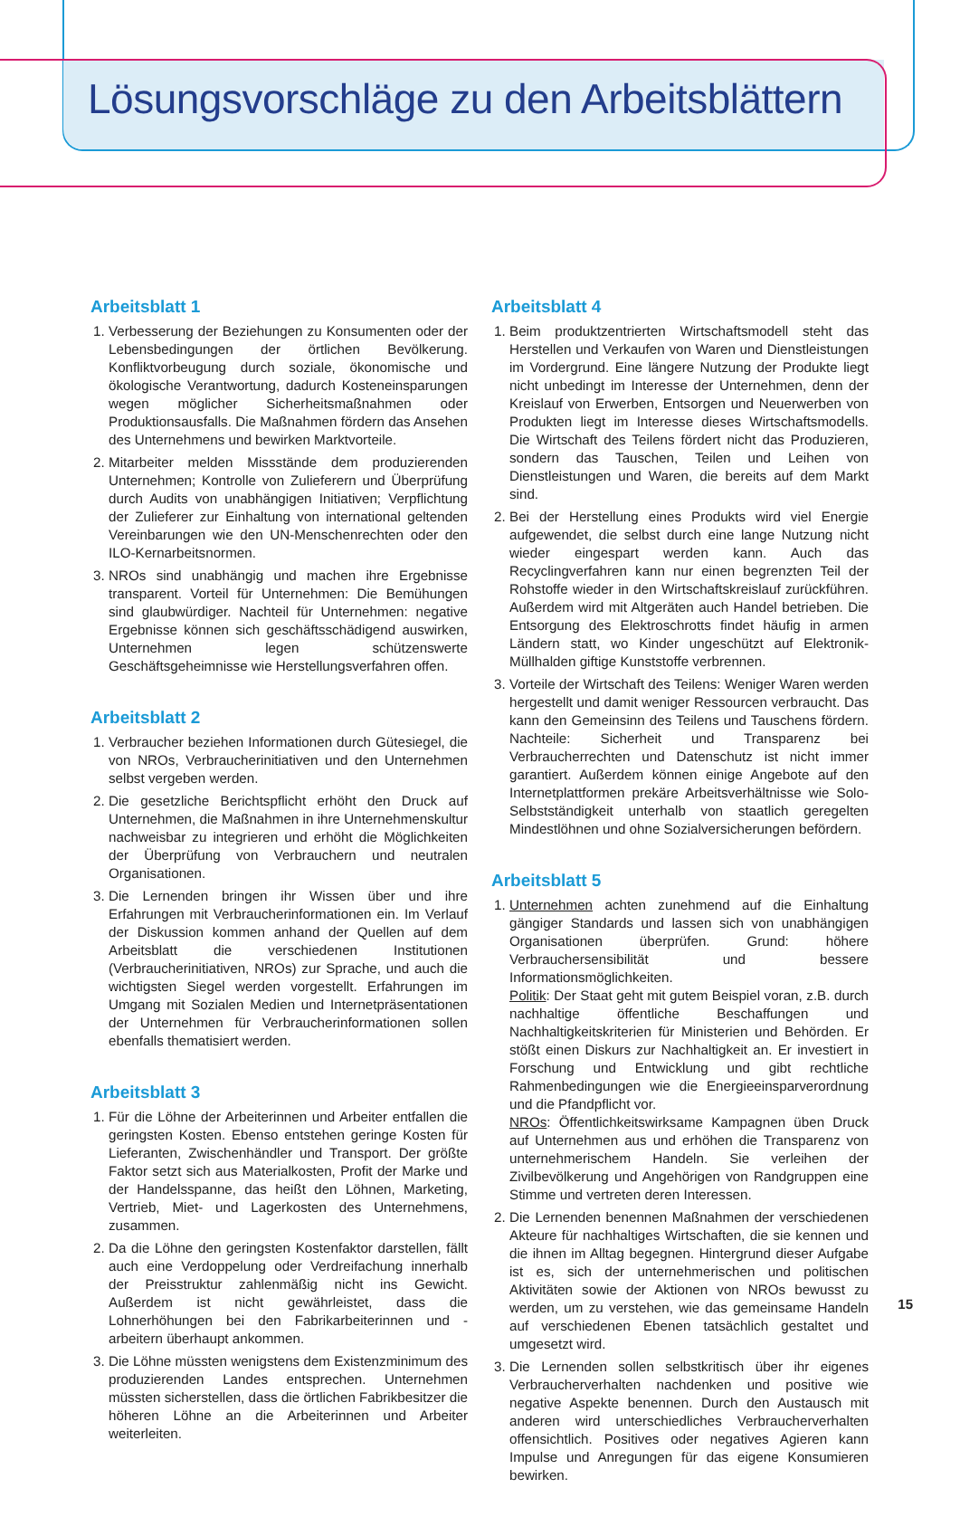Lösungsvorschläge zu den Arbeitsblättern
Arbeitsblatt 1
1. Verbesserung der Beziehungen zu Konsumenten oder der Lebensbedingungen der örtlichen Bevölkerung. Konfliktvorbeugung durch soziale, ökonomische und ökologische Verantwortung, dadurch Kosteneinsparungen wegen möglicher Sicherheitsmaßnahmen oder Produktionsausfalls. Die Maßnahmen fördern das Ansehen des Unternehmens und bewirken Marktvorteile.
2. Mitarbeiter melden Missstände dem produzierenden Unternehmen; Kontrolle von Zulieferern und Überprüfung durch Audits von unabhängigen Initiativen; Verpflichtung der Zulieferer zur Einhaltung von international geltenden Vereinbarungen wie den UN-Menschenrechten oder den ILO-Kernarbeitsnormen.
3. NROs sind unabhängig und machen ihre Ergebnisse transparent. Vorteil für Unternehmen: Die Bemühungen sind glaubwürdiger. Nachteil für Unternehmen: negative Ergebnisse können sich geschäftsschädigend auswirken, Unternehmen legen schützenswerte Geschäftsgeheimnisse wie Herstellungsverfahren offen.
Arbeitsblatt 2
1. Verbraucher beziehen Informationen durch Gütesiegel, die von NROs, Verbraucherinitiativen und den Unternehmen selbst vergeben werden.
2. Die gesetzliche Berichtspflicht erhöht den Druck auf Unternehmen, die Maßnahmen in ihre Unternehmenskultur nachweisbar zu integrieren und erhöht die Möglichkeiten der Überprüfung von Verbrauchern und neutralen Organisationen.
3. Die Lernenden bringen ihr Wissen über und ihre Erfahrungen mit Verbraucherinformationen ein. Im Verlauf der Diskussion kommen anhand der Quellen auf dem Arbeitsblatt die verschiedenen Institutionen (Verbraucherinitiativen, NROs) zur Sprache, und auch die wichtigsten Siegel werden vorgestellt. Erfahrungen im Umgang mit Sozialen Medien und Internetpräsentationen der Unternehmen für Verbraucherinformationen sollen ebenfalls thematisiert werden.
Arbeitsblatt 3
1. Für die Löhne der Arbeiterinnen und Arbeiter entfallen die geringsten Kosten. Ebenso entstehen geringe Kosten für Lieferanten, Zwischenhändler und Transport. Der größte Faktor setzt sich aus Materialkosten, Profit der Marke und der Handelsspanne, das heißt den Löhnen, Marketing, Vertrieb, Miet- und Lagerkosten des Unternehmens, zusammen.
2. Da die Löhne den geringsten Kostenfaktor darstellen, fällt auch eine Verdoppelung oder Verdreifachung innerhalb der Preisstruktur zahlenmäßig nicht ins Gewicht. Außerdem ist nicht gewährleistet, dass die Lohnerhöhungen bei den Fabrikarbeiterinnen und -arbeitern überhaupt ankommen.
3. Die Löhne müssten wenigstens dem Existenzminimum des produzierenden Landes entsprechen. Unternehmen müssten sicherstellen, dass die örtlichen Fabrikbesitzer die höheren Löhne an die Arbeiterinnen und Arbeiter weiterleiten.
Arbeitsblatt 4
1. Beim produktzentrierten Wirtschaftsmodell steht das Herstellen und Verkaufen von Waren und Dienstleistungen im Vordergrund. Eine längere Nutzung der Produkte liegt nicht unbedingt im Interesse der Unternehmen, denn der Kreislauf von Erwerben, Entsorgen und Neuerwerben von Produkten liegt im Interesse dieses Wirtschaftsmodells. Die Wirtschaft des Teilens fördert nicht das Produzieren, sondern das Tauschen, Teilen und Leihen von Dienstleistungen und Waren, die bereits auf dem Markt sind.
2. Bei der Herstellung eines Produkts wird viel Energie aufgewendet, die selbst durch eine lange Nutzung nicht wieder eingespart werden kann. Auch das Recyclingverfahren kann nur einen begrenzten Teil der Rohstoffe wieder in den Wirtschaftskreislauf zurückführen. Außerdem wird mit Altgeräten auch Handel betrieben. Die Entsorgung des Elektroschrotts findet häufig in armen Ländern statt, wo Kinder ungeschützt auf Elektronik-Müllhalden giftige Kunststoffe verbrennen.
3. Vorteile der Wirtschaft des Teilens: Weniger Waren werden hergestellt und damit weniger Ressourcen verbraucht. Das kann den Gemeinsinn des Teilens und Tauschens fördern. Nachteile: Sicherheit und Transparenz bei Verbraucherrechten und Datenschutz ist nicht immer garantiert. Außerdem können einige Angebote auf den Internetplattformen prekäre Arbeitsverhältnisse wie Solo-Selbstständigkeit unterhalb von staatlich geregelten Mindestlöhnen und ohne Sozialversicherungen befördern.
Arbeitsblatt 5
1. Unternehmen achten zunehmend auf die Einhaltung gängiger Standards und lassen sich von unabhängigen Organisationen überprüfen. Grund: höhere Verbrauchersensibilität und bessere Informationsmöglichkeiten.
Politik: Der Staat geht mit gutem Beispiel voran, z.B. durch nachhaltige öffentliche Beschaffungen und Nachhaltigkeitskriterien für Ministerien und Behörden. Er stößt einen Diskurs zur Nachhaltigkeit an. Er investiert in Forschung und Entwicklung und gibt rechtliche Rahmenbedingungen wie die Energieeinsparverordnung und die Pfandpflicht vor.
NROs: Öffentlichkeitswirksame Kampagnen üben Druck auf Unternehmen aus und erhöhen die Transparenz von unternehmerischem Handeln. Sie verleihen der Zivilbevölkerung und Angehörigen von Randgruppen eine Stimme und vertreten deren Interessen.
2. Die Lernenden benennen Maßnahmen der verschiedenen Akteure für nachhaltiges Wirtschaften, die sie kennen und die ihnen im Alltag begegnen. Hintergrund dieser Aufgabe ist es, sich der unternehmerischen und politischen Aktivitäten sowie der Aktionen von NROs bewusst zu werden, um zu verstehen, wie das gemeinsame Handeln auf verschiedenen Ebenen tatsächlich gestaltet und umgesetzt wird.
3. Die Lernenden sollen selbstkritisch über ihr eigenes Verbraucherverhalten nachdenken und positive wie negative Aspekte benennen. Durch den Austausch mit anderen wird unterschiedliches Verbraucherverhalten offensichtlich. Positives oder negatives Agieren kann Impulse und Anregungen für das eigene Konsumieren bewirken.
15